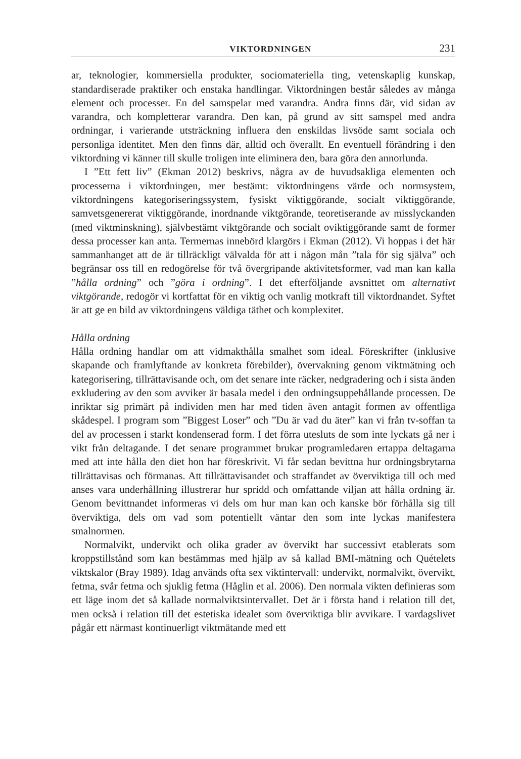VIKTORDNINGEN 231
ar, teknologier, kommersiella produkter, sociomateriella ting, vetenskaplig kunskap, standardiserade praktiker och enstaka handlingar. Viktordningen består således av många element och processer. En del samspelar med varandra. Andra finns där, vid sidan av varandra, och kompletterar varandra. Den kan, på grund av sitt samspel med andra ordningar, i varierande utsträckning influera den enskildas livsöde samt sociala och personliga identitet. Men den finns där, alltid och överallt. En eventuell förändring i den viktordning vi känner till skulle troligen inte eliminera den, bara göra den annorlunda.
I ”Ett fett liv” (Ekman 2012) beskrivs, några av de huvudsakliga elementen och processerna i viktordningen, mer bestämt: viktordningens värde och normsystem, viktordningens kategoriseringssystem, fysiskt viktiggörande, socialt viktiggörande, samvetsgenererat viktiggörande, inordnande viktgörande, teoretiserande av misslyckanden (med viktminskning), självbestämt viktgörande och socialt oviktiggörande samt de former dessa processer kan anta. Termernas innebörd klargörs i Ekman (2012). Vi hoppas i det här sammanhanget att de är tillräckligt välvalda för att i någon mån ”tala för sig själva” och begränsar oss till en redogörelse för två övergripande aktivitetsformer, vad man kan kalla ”hålla ordning” och ”göra i ordning”. I det efterföljande avsnittet om alternativt viktgörande, redogör vi kortfattat för en viktig och vanlig motkraft till viktordnandet. Syftet är att ge en bild av viktordningens väldiga täthet och komplexitet.
Hålla ordning
Hålla ordning handlar om att vidmakthålla smalhet som ideal. Föreskrifter (inklusive skapande och framlyftande av konkreta förebilder), övervakning genom viktmätning och kategorisering, tillrättavisande och, om det senare inte räcker, nedgradering och i sista änden exkludering av den som avviker är basala medel i den ordningsuppehållande processen. De inriktar sig primärt på individen men har med tiden även antagit formen av offentliga skådespel. I program som ”Biggest Loser” och ”Du är vad du äter” kan vi från tv-soffan ta del av processen i starkt kondenserad form. I det förra utesluts de som inte lyckats gå ner i vikt från deltagande. I det senare programmet brukar programledaren ertappa deltagarna med att inte hålla den diet hon har föreskrivit. Vi får sedan bevittna hur ordningsbrytarna tillrättavisas och förmanas. Att tillrättavisandet och straffandet av överviktiga till och med anses vara underhållning illustrerar hur spridd och omfattande viljan att hålla ordning är. Genom bevittnandet informeras vi dels om hur man kan och kanske bör förhålla sig till överviktiga, dels om vad som potentiellt väntar den som inte lyckas manifestera smalnormen.
Normalvikt, undervikt och olika grader av övervikt har successivt etablerats som kroppstillstånd som kan bestämmas med hjälp av så kallad BMI-mätning och Quételets viktskalor (Bray 1989). Idag används ofta sex viktintervall: undervikt, normalvikt, övervikt, fetma, svår fetma och sjuklig fetma (Håglin et al. 2006). Den normala vikten definieras som ett läge inom det så kallade normalviktsintervallet. Det är i första hand i relation till det, men också i relation till det estetiska idealet som överviktiga blir avvikare. I vardagslivet pågår ett närmast kontinuerligt viktmätande med ett